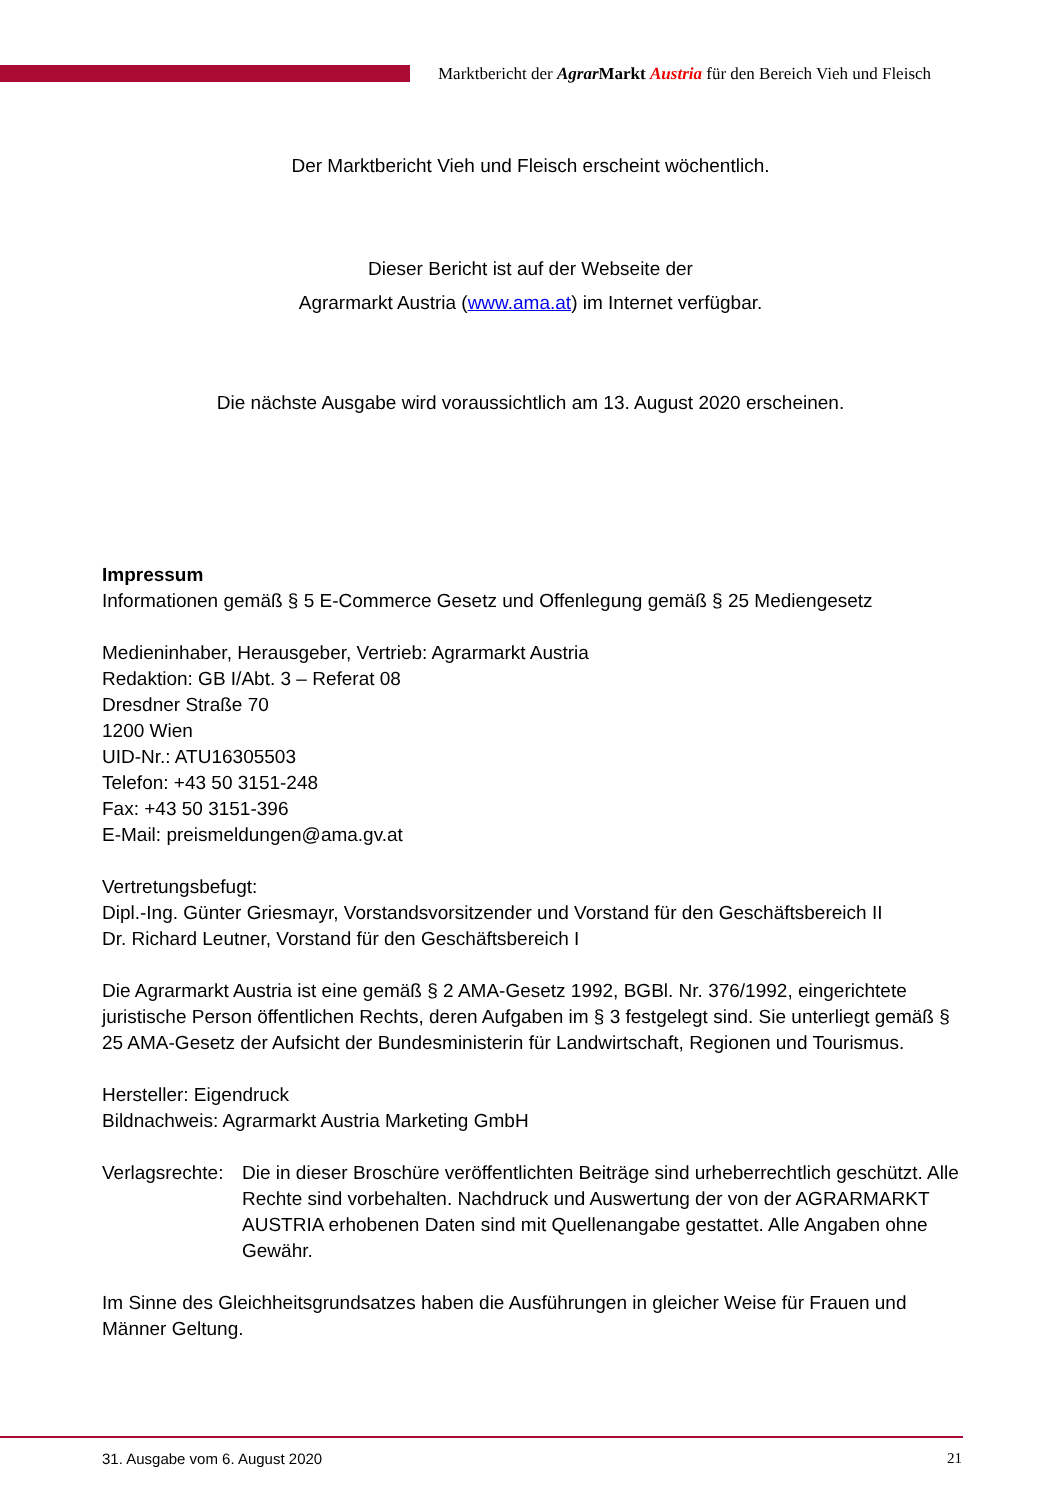Marktbericht der Agrar Markt Austria für den Bereich Vieh und Fleisch
Der Marktbericht Vieh und Fleisch erscheint wöchentlich.
Dieser Bericht ist auf der Webseite der
Agrarmarkt Austria (www.ama.at) im Internet verfügbar.
Die nächste Ausgabe wird voraussichtlich am 13. August 2020 erscheinen.
Impressum
Informationen gemäß § 5 E-Commerce Gesetz und Offenlegung gemäß § 25 Mediengesetz
Medieninhaber, Herausgeber, Vertrieb: Agrarmarkt Austria
Redaktion: GB I/Abt. 3 – Referat 08
Dresdner Straße 70
1200 Wien
UID-Nr.: ATU16305503
Telefon: +43 50 3151-248
Fax: +43 50 3151-396
E-Mail: preismeldungen@ama.gv.at
Vertretungsbefugt:
Dipl.-Ing. Günter Griesmayr, Vorstandsvorsitzender und Vorstand für den Geschäftsbereich II
Dr. Richard Leutner, Vorstand für den Geschäftsbereich I
Die Agrarmarkt Austria ist eine gemäß § 2 AMA-Gesetz 1992, BGBl. Nr. 376/1992, eingerichtete juristische Person öffentlichen Rechts, deren Aufgaben im § 3 festgelegt sind. Sie unterliegt gemäß § 25 AMA-Gesetz der Aufsicht der Bundesministerin für Landwirtschaft, Regionen und Tourismus.
Hersteller: Eigendruck
Bildnachweis: Agrarmarkt Austria Marketing GmbH
Verlagsrechte:
Die in dieser Broschüre veröffentlichten Beiträge sind urheberrechtlich geschützt. Alle Rechte sind vorbehalten. Nachdruck und Auswertung der von der AGRARMARKT AUSTRIA erhobenen Daten sind mit Quellenangabe gestattet. Alle Angaben ohne Gewähr.
Im Sinne des Gleichheitsgrundsatzes haben die Ausführungen in gleicher Weise für Frauen und Männer Geltung.
31. Ausgabe vom 6. August 2020 21